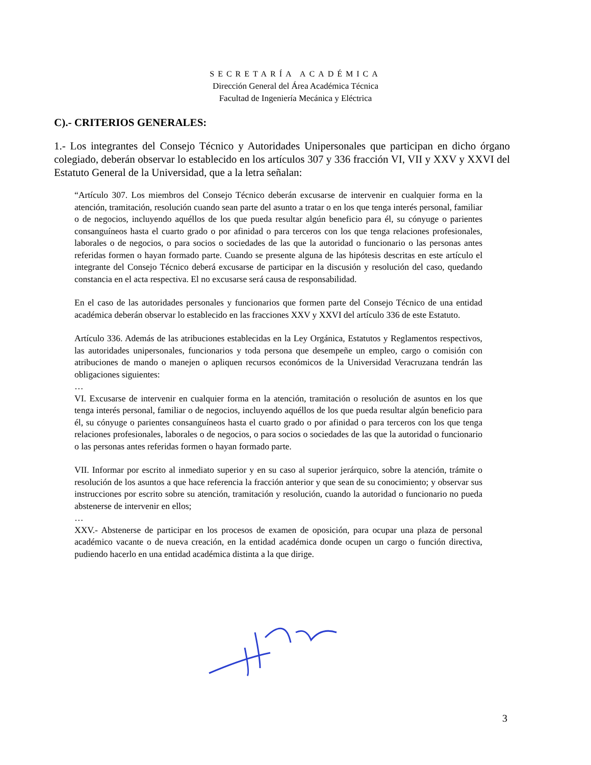SECRETARÍA ACADÉMICA
Dirección General del Área Académica Técnica
Facultad de Ingeniería Mecánica y Eléctrica
C).- CRITERIOS GENERALES:
1.- Los integrantes del Consejo Técnico y Autoridades Unipersonales que participan en dicho órgano colegiado, deberán observar lo establecido en los artículos 307 y 336 fracción VI, VII y XXV y XXVI del Estatuto General de la Universidad, que a la letra señalan:
“Artículo 307. Los miembros del Consejo Técnico deberán excusarse de intervenir en cualquier forma en la atención, tramitación, resolución cuando sean parte del asunto a tratar o en los que tenga interés personal, familiar o de negocios, incluyendo aquéllos de los que pueda resultar algún beneficio para él, su cónyuge o parientes consanguíneos hasta el cuarto grado o por afinidad o para terceros con los que tenga relaciones profesionales, laborales o de negocios, o para socios o sociedades de las que la autoridad o funcionario o las personas antes referidas formen o hayan formado parte. Cuando se presente alguna de las hipótesis descritas en este artículo el integrante del Consejo Técnico deberá excusarse de participar en la discusión y resolución del caso, quedando constancia en el acta respectiva. El no excusarse será causa de responsabilidad.
En el caso de las autoridades personales y funcionarios que formen parte del Consejo Técnico de una entidad académica deberán observar lo establecido en las fracciones XXV y XXVI del artículo 336 de este Estatuto.
Artículo 336. Además de las atribuciones establecidas en la Ley Orgánica, Estatutos y Reglamentos respectivos, las autoridades unipersonales, funcionarios y toda persona que desempeñe un empleo, cargo o comisión con atribuciones de mando o manejen o apliquen recursos económicos de la Universidad Veracruzana tendrán las obligaciones siguientes:
…
VI. Excusarse de intervenir en cualquier forma en la atención, tramitación o resolución de asuntos en los que tenga interés personal, familiar o de negocios, incluyendo aquéllos de los que pueda resultar algún beneficio para él, su cónyuge o parientes consanguíneos hasta el cuarto grado o por afinidad o para terceros con los que tenga relaciones profesionales, laborales o de negocios, o para socios o sociedades de las que la autoridad o funcionario o las personas antes referidas formen o hayan formado parte.
VII. Informar por escrito al inmediato superior y en su caso al superior jerárquico, sobre la atención, trámite o resolución de los asuntos a que hace referencia la fracción anterior y que sean de su conocimiento; y observar sus instrucciones por escrito sobre su atención, tramitación y resolución, cuando la autoridad o funcionario no pueda abstenerse de intervenir en ellos;
…
XXV.- Abstenerse de participar en los procesos de examen de oposición, para ocupar una plaza de personal académico vacante o de nueva creación, en la entidad académica donde ocupen un cargo o función directiva, pudiendo hacerlo en una entidad académica distinta a la que dirige.
3